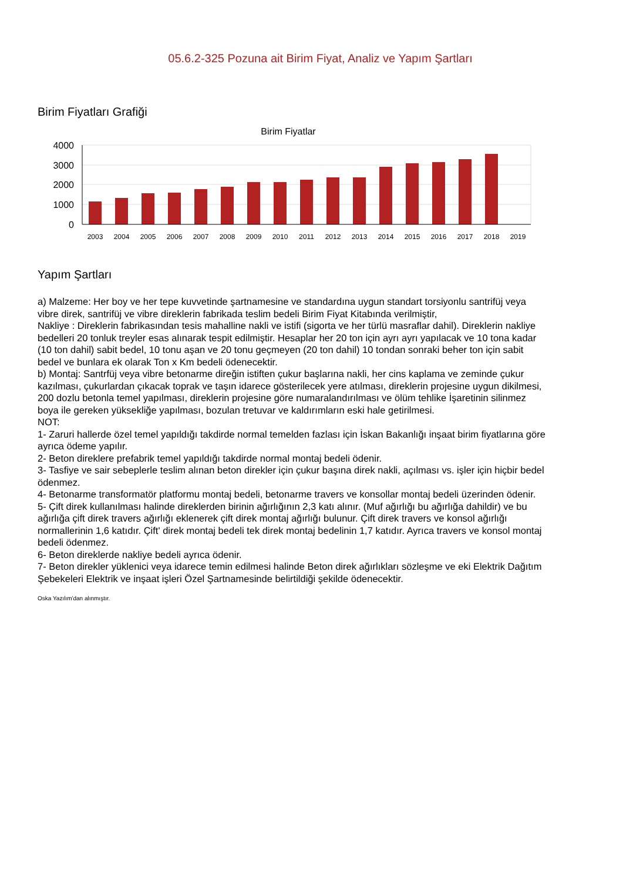05.6.2-325 Pozuna ait Birim Fiyat, Analiz ve Yapım Şartları
Birim Fiyatları Grafiği
Birim Fiyatlar
4000
3000
2000
1000
0
2003
2004
2005
2006
2007
2008
2009
2010
2011
2012
2013
2014
2015
2016
2017
2018
2019
Yapım Şartları
a) Malzeme: Her boy ve her tepe kuvvetinde şartnamesine ve standardına uygun standart torsiyonlu santrifüj veya vibre direk, santrifüj ve vibre direklerin fabrikada teslim bedeli Birim Fiyat Kitabında verilmiştir,
Nakliye : Direklerin fabrikasından tesis mahalline nakli ve istifi (sigorta ve her türlü masraflar dahil). Direklerin nakliye bedelleri 20 tonluk treyler esas alınarak tespit edilmiştir. Hesaplar her 20 ton için ayrı ayrı yapılacak ve 10 tona kadar (10 ton dahil) sabit bedel, 10 tonu aşan ve 20 tonu geçmeyen (20 ton dahil) 10 tondan sonraki beher ton için sabit bedel ve bunlara ek olarak Ton x Km bedeli ödenecektir.
b) Montaj: Santrfüj veya vibre betonarme direğin istiften çukur başlarına nakli, her cins kaplama ve zeminde çukur kazılması, çukurlardan çıkacak toprak ve taşın idarece gösterilecek yere atılması, direklerin projesine uygun dikilmesi, 200 dozlu betonla temel yapılması, direklerin projesine göre numaralandırılması ve ölüm tehlike İşaretinin silinmez boya ile gereken yüksekliğe yapılması, bozulan tretuvar ve kaldırımların eski hale getirilmesi.
NOT:
1- Zaruri hallerde özel temel yapıldığı takdirde normal temelden fazlası için İskan Bakanlığı inşaat birim fiyatlarına göre ayrıca ödeme yapılır.
2- Beton direklere prefabrik temel yapıldığı takdirde normal montaj bedeli ödenir.
3- Tasfiye ve sair sebeplerle teslim alınan beton direkler için çukur başına direk nakli, açılması vs. işler için hiçbir bedel ödenmez.
4- Betonarme transformatör platformu montaj bedeli, betonarme travers ve konsollar montaj bedeli üzerinden ödenir.
5- Çift direk kullanılması halinde direklerden birinin ağırlığının 2,3 katı alınır. (Muf ağırlığı bu ağırlığa dahildir) ve bu ağırlığa çift direk travers ağırlığı eklenerek çift direk montaj ağırlığı bulunur. Çift direk travers ve konsol ağırlığı normallerinin 1,6 katıdır. Çift' direk montaj bedeli tek direk montaj bedelinin 1,7 katıdır. Ayrıca travers ve konsol montaj bedeli ödenmez.
6- Beton direklerde nakliye bedeli ayrıca ödenir.
7- Beton direkler yüklenici veya idarece temin edilmesi halinde Beton direk ağırlıkları sözleşme ve eki Elektrik Dağıtım Şebekeleri Elektrik ve inşaat işleri Özel Şartnamesinde belirtildiği şekilde ödenecektir.
Oska Yazılım'dan alınmıştır.